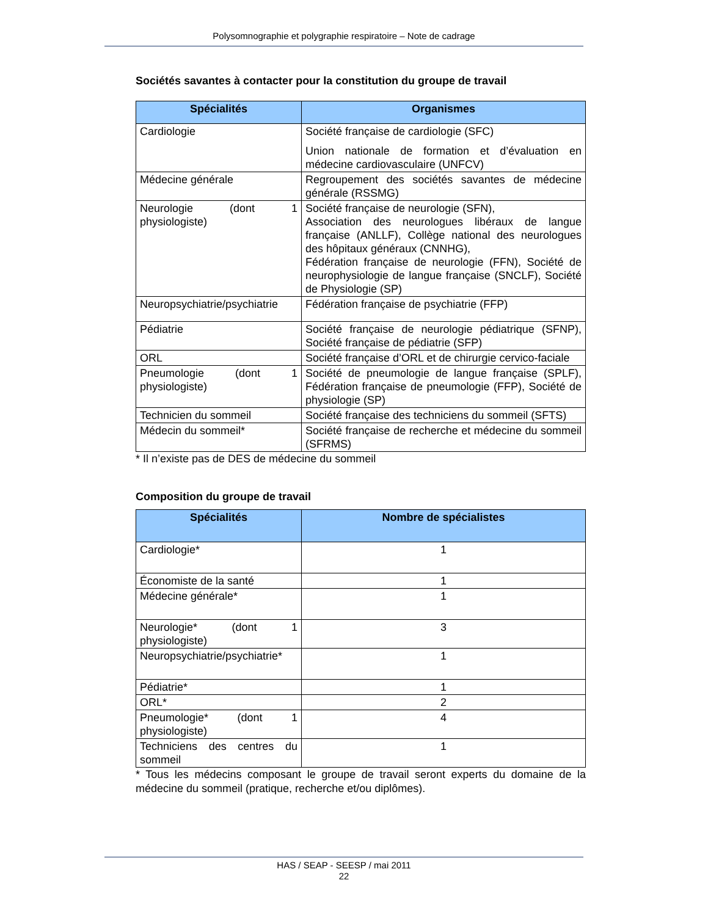Polysomnographie et polygraphie respiratoire – Note de cadrage
Sociétés savantes à contacter pour la constitution du groupe de travail
| Spécialités | Organismes |
| --- | --- |
| Cardiologie | Société française de cardiologie (SFC) Union nationale de formation et d’évaluation en médecine cardiovasculaire (UNFCV) |
| Médecine générale | Regroupement des sociétés savantes de médecine générale (RSSMG) |
| Neurologie (dont 1 physiologiste) | Société française de neurologie (SFN), Association des neurologues libéraux de langue française (ANLLF), Collège national des neurologues des hôpitaux généraux (CNNHG), Fédération française de neurologie (FFN), Société de neurophysiologie de langue française (SNCLF), Société de Physiologie (SP) |
| Neuropsychiatrie/psychiatrie | Fédération française de psychiatrie (FFP) |
| Pédiatrie | Société française de neurologie pédiatrique (SFNP), Société française de pédiatrie (SFP) |
| ORL | Société française d’ORL et de chirurgie cervico-faciale |
| Pneumologie (dont 1 physiologiste) | Société de pneumologie de langue française (SPLF), Fédération française de pneumologie (FFP), Société de physiologie (SP) |
| Technicien du sommeil | Société française des techniciens du sommeil (SFTS) |
| Médecin du sommeil* | Société française de recherche et médecine du sommeil (SFRMS) |
* Il n’existe pas de DES de médecine du sommeil
Composition du groupe de travail
| Spécialités | Nombre de spécialistes |
| --- | --- |
| Cardiologie* | 1 |
| Économiste de la santé | 1 |
| Médecine générale* | 1 |
| Neurologie* (dont 1 physiologiste) | 3 |
| Neuropsychiatrie/psychiatrie* | 1 |
| Pédiatrie* | 1 |
| ORL* | 2 |
| Pneumologie* (dont 1 physiologiste) | 4 |
| Techniciens des centres du sommeil | 1 |
* Tous les médecins composant le groupe de travail seront experts du domaine de la médecine du sommeil (pratique, recherche et/ou diplômes).
HAS / SEAP - SEESP / mai 2011
22